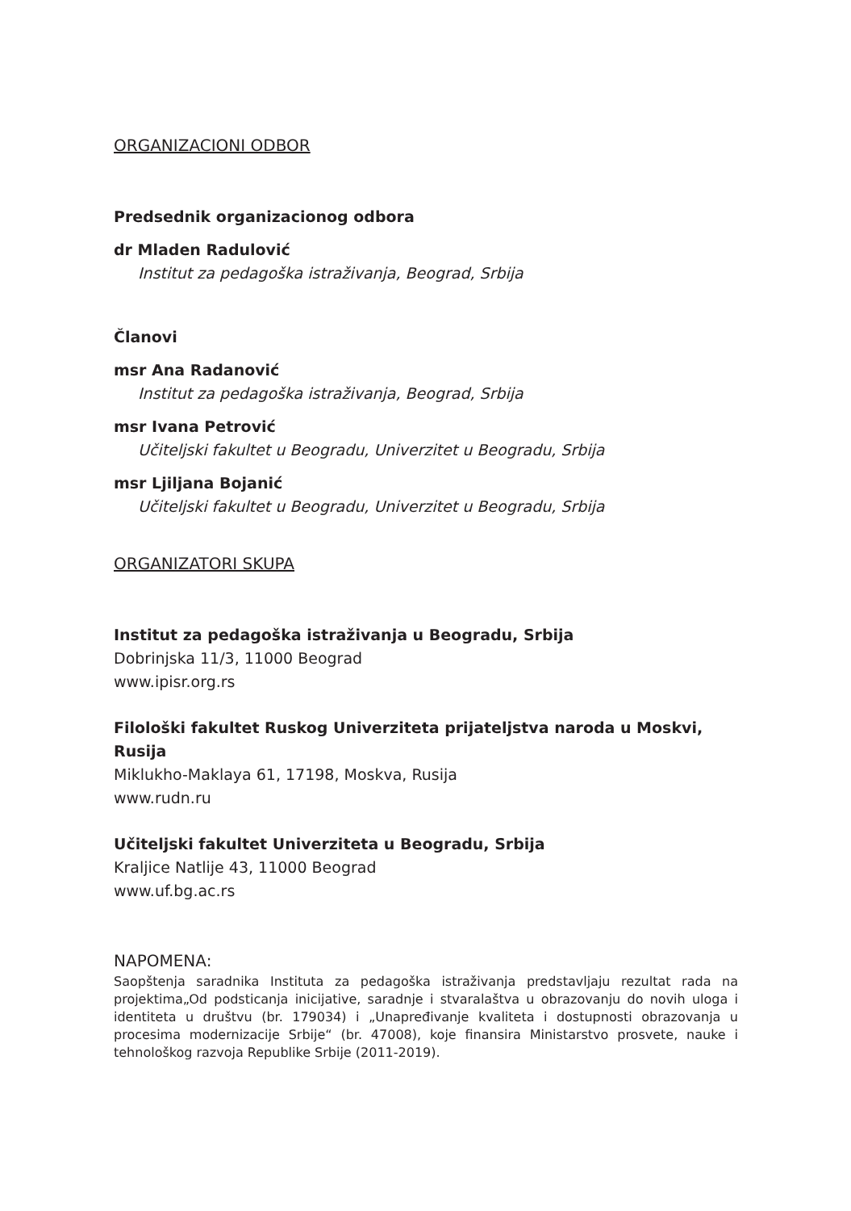ORGANIZACIONI ODBOR
Predsednik organizacionog odbora
dr Mladen Radulović
Institut za pedagoška istraživanja, Beograd, Srbija
Članovi
msr Ana Radanović
Institut za pedagoška istraživanja, Beograd, Srbija
msr Ivana Petrović
Učiteljski fakultet u Beogradu, Univerzitet u Beogradu, Srbija
msr Ljiljana Bojanić
Učiteljski fakultet u Beogradu, Univerzitet u Beogradu, Srbija
ORGANIZATORI SKUPA
Institut za pedagoška istraživanja u Beogradu, Srbija
Dobrinjska 11/3, 11000 Beograd
www.ipisr.org.rs
Filološki fakultet Ruskog Univerziteta prijateljstva naroda u Moskvi, Rusija
Miklukho-Maklaya 61, 17198, Moskva, Rusija
www.rudn.ru
Učiteljski fakultet Univerziteta u Beogradu, Srbija
Kraljice Natlije 43, 11000 Beograd
www.uf.bg.ac.rs
NAPOMENA:
Saopštenja saradnika Instituta za pedagoška istraživanja predstavljaju rezultat rada na projektima„Od podsticanja inicijative, saradnje i stvaralaštva u obrazovanju do novih uloga i identiteta u društvu (br. 179034) i „Unapređivanje kvaliteta i dostupnosti obrazovanja u procesima modernizacije Srbije“ (br. 47008), koje finansira Ministarstvo prosvete, nauke i tehnološkog razvoja Republike Srbije (2011-2019).